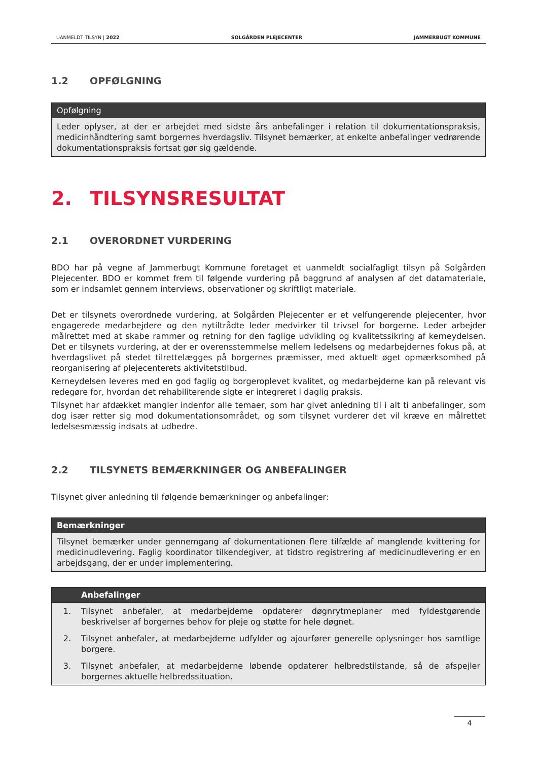UANMELDT TILSYN | 2022 SOLGÅRDEN PLEJECENTER JAMMERBUGT KOMMUNE
1.2 OPFØLGNING
| Opfølgning |
| --- |
| Leder oplyser, at der er arbejdet med sidste års anbefalinger i relation til dokumentationspraksis, medicinhåndtering samt borgernes hverdagsliv. Tilsynet bemærker, at enkelte anbefalinger vedrørende dokumentationspraksis fortsat gør sig gældende. |
2. TILSYNSRESULTAT
2.1 OVERORDNET VURDERING
BDO har på vegne af Jammerbugt Kommune foretaget et uanmeldt socialfagligt tilsyn på Solgården Plejecenter. BDO er kommet frem til følgende vurdering på baggrund af analysen af det datamateriale, som er indsamlet gennem interviews, observationer og skriftligt materiale.
Det er tilsynets overordnede vurdering, at Solgården Plejecenter er et velfungerende plejecenter, hvor engagerede medarbejdere og den nytiltrådte leder medvirker til trivsel for borgerne. Leder arbejder målrettet med at skabe rammer og retning for den faglige udvikling og kvalitetssikring af kerneydelsen. Det er tilsynets vurdering, at der er overensstemmelse mellem ledelsens og medarbejdernes fokus på, at hverdagslivet på stedet tilrettelægges på borgernes præmisser, med aktuelt øget opmærksomhed på reorganisering af plejecenterets aktivitetstilbud.
Kerneydelsen leveres med en god faglig og borgeroplevet kvalitet, og medarbejderne kan på relevant vis redegøre for, hvordan det rehabiliterende sigte er integreret i daglig praksis.
Tilsynet har afdækket mangler indenfor alle temaer, som har givet anledning til i alt ti anbefalinger, som dog især retter sig mod dokumentationsområdet, og som tilsynet vurderer det vil kræve en målrettet ledelsesmæssig indsats at udbedre.
2.2 TILSYNETS BEMÆRKNINGER OG ANBEFALINGER
Tilsynet giver anledning til følgende bemærkninger og anbefalinger:
| Bemærkninger |
| --- |
| Tilsynet bemærker under gennemgang af dokumentationen flere tilfælde af manglende kvittering for medicinudlevering. Faglig koordinator tilkendegiver, at tidstro registrering af medicinudlevering er en arbejdsgang, der er under implementering. |
| | Anbefalinger |
| --- | --- |
| 1. | Tilsynet anbefaler, at medarbejderne opdaterer døgnrytmeplaner med fyldestgørende beskrivelser af borgernes behov for pleje og støtte for hele døgnet. |
| 2. | Tilsynet anbefaler, at medarbejderne udfylder og ajourfører generelle oplysninger hos samtlige borgere. |
| 3. | Tilsynet anbefaler, at medarbejderne løbende opdaterer helbredstilstande, så de afspejler borgernes aktuelle helbredssituation. |
4